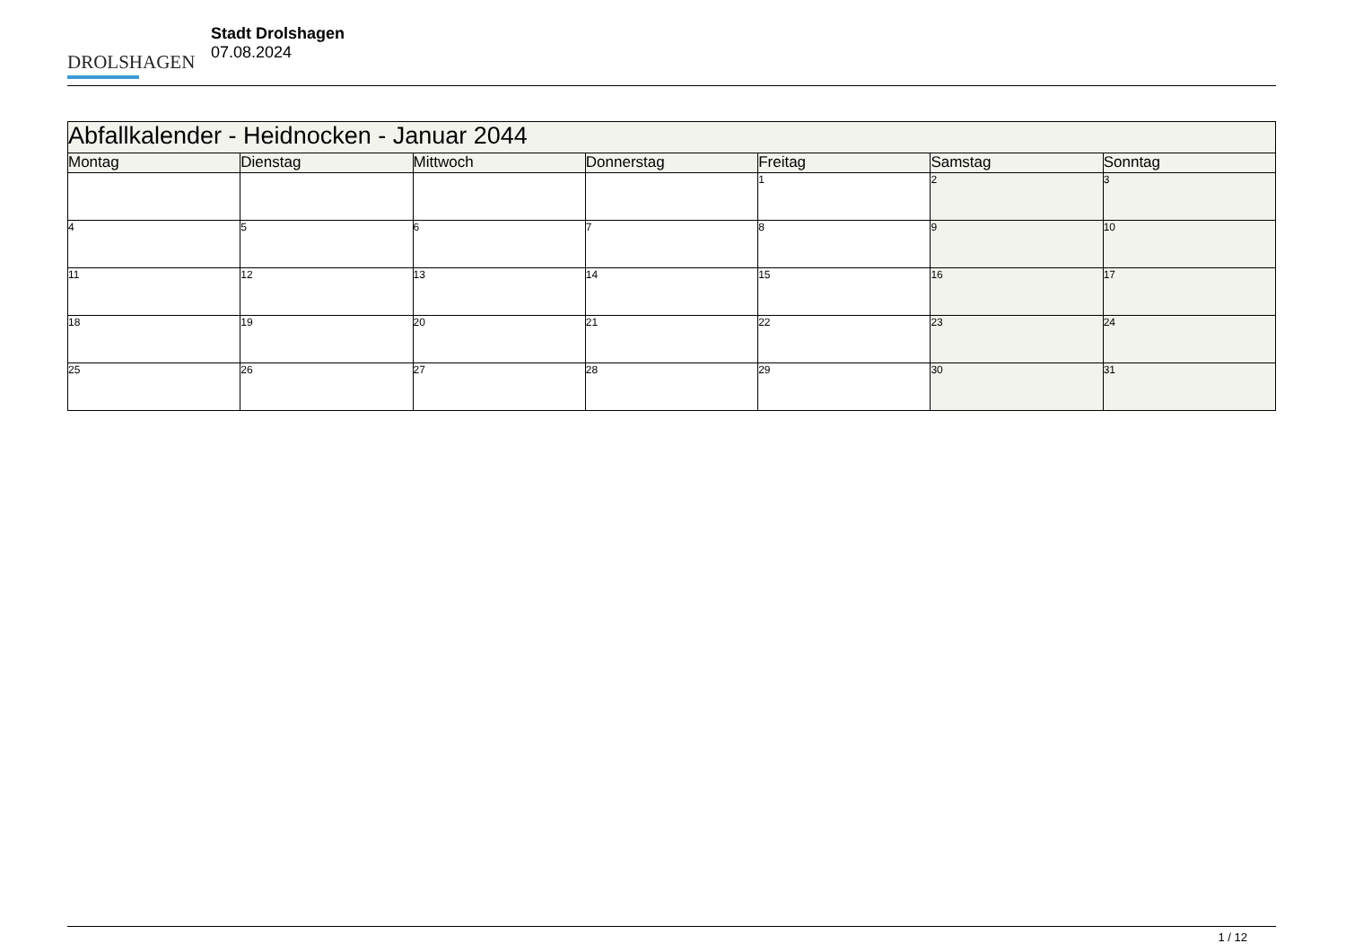DROLSHAGEN
Stadt Drolshagen
07.08.2024
| Abfallkalender - Heidnocken - Januar 2044 | | | | | | |
| --- | --- | --- | --- | --- | --- | --- |
| Montag | Dienstag | Mittwoch | Donnerstag | Freitag | Samstag | Sonntag |
| | | | | 1 | 2 | 3 |
| 4 | 5 | 6 | 7 | 8 | 9 | 10 |
| 11 | 12 | 13 | 14 | 15 | 16 | 17 |
| 18 | 19 | 20 | 21 | 22 | 23 | 24 |
| 25 | 26 | 27 | 28 | 29 | 30 | 31 |
1 / 12